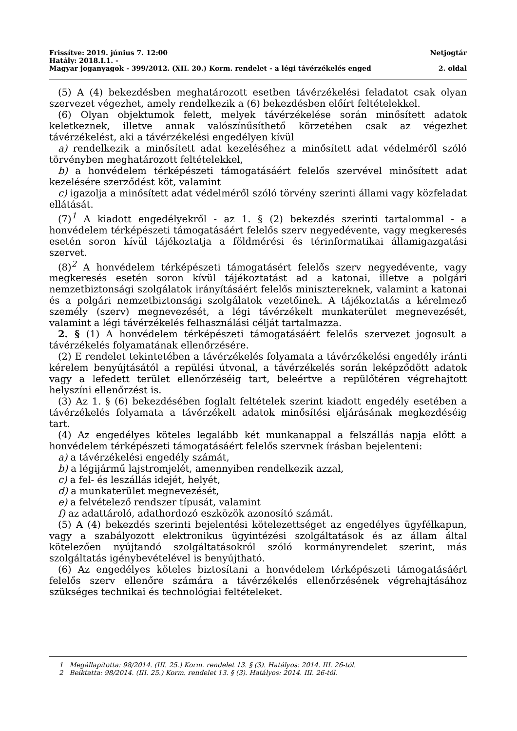Frissítve: 2019. június 7. 12:00 Netjogtár
Hatály: 2018.I.1. -
Magyar joganyagok - 399/2012. (XII. 20.) Korm. rendelet - a légi távérzékelés enged 2. oldal
(5) A (4) bekezdésben meghatározott esetben távérzékelési feladatot csak olyan szervezet végezhet, amely rendelkezik a (6) bekezdésben előírt feltételekkel.
(6) Olyan objektumok felett, melyek távérzékelése során minősített adatok keletkeznek, illetve annak valószínűsíthető körzetében csak az végezhet távérzékelést, aki a távérzékelési engedélyen kívül
a) rendelkezik a minősített adat kezeléséhez a minősített adat védelméről szóló törvényben meghatározott feltételekkel,
b) a honvédelem térképészeti támogatásáért felelős szervével minősített adat kezelésére szerződést köt, valamint
c) igazolja a minősített adat védelméről szóló törvény szerinti állami vagy közfeladat ellátását.
(7)<sup>1</sup> A kiadott engedélyekről - az 1. § (2) bekezdés szerinti tartalommal - a honvédelem térképészeti támogatásáért felelős szerv negyedévente, vagy megkeresés esetén soron kívül tájékoztatja a földmérési és térinformatikai államigazgatási szervet.
(8)<sup>2</sup> A honvédelem térképészeti támogatásért felelős szerv negyedévente, vagy megkeresés esetén soron kívül tájékoztatást ad a katonai, illetve a polgári nemzetbiztonsági szolgálatok irányításáért felelős minisztereknek, valamint a katonai és a polgári nemzetbiztonsági szolgálatok vezetőinek. A tájékoztatás a kérelmező személy (szerv) megnevezését, a légi távérzékelt munkaterület megnevezését, valamint a légi távérzékelés felhasználási célját tartalmazza.
2. § (1) A honvédelem térképészeti támogatásáért felelős szervezet jogosult a távérzékelés folyamatának ellenőrzésére.
(2) E rendelet tekintetében a távérzékelés folyamata a távérzékelési engedély iránti kérelem benyújtásától a repülési útvonal, a távérzékelés során leképződött adatok vagy a lefedett terület ellenőrzéséig tart, beleértve a repülőtéren végrehajtott helyszíni ellenőrzést is.
(3) Az 1. § (6) bekezdésében foglalt feltételek szerint kiadott engedély esetében a távérzékelés folyamata a távérzékelt adatok minősítési eljárásának megkezdéséig tart.
(4) Az engedélyes köteles legalább két munkanappal a felszállás napja előtt a honvédelem térképészeti támogatásáért felelős szervnek írásban bejelenteni:
a) a távérzékelési engedély számát,
b) a légijármű lajstromjelét, amennyiben rendelkezik azzal,
c) a fel- és leszállás idejét, helyét,
d) a munkaterület megnevezését,
e) a felvételező rendszer típusát, valamint
f) az adattároló, adathordozó eszközök azonosító számát.
(5) A (4) bekezdés szerinti bejelentési kötelezettséget az engedélyes ügyfélkapun, vagy a szabályozott elektronikus ügyintézési szolgáltatások és az állam által kötelezően nyújtandó szolgáltatásokról szóló kormányrendelet szerint, más szolgáltatás igénybevételével is benyújtható.
(6) Az engedélyes köteles biztosítani a honvédelem térképészeti támogatásáért felelős szerv ellenőre számára a távérzékelés ellenőrzésének végrehajtásához szükséges technikai és technológiai feltételeket.
1 Megállapította: 98/2014. (III. 25.) Korm. rendelet 13. § (3). Hatályos: 2014. III. 26-tól.
2 Beiktatta: 98/2014. (III. 25.) Korm. rendelet 13. § (3). Hatályos: 2014. III. 26-tól.